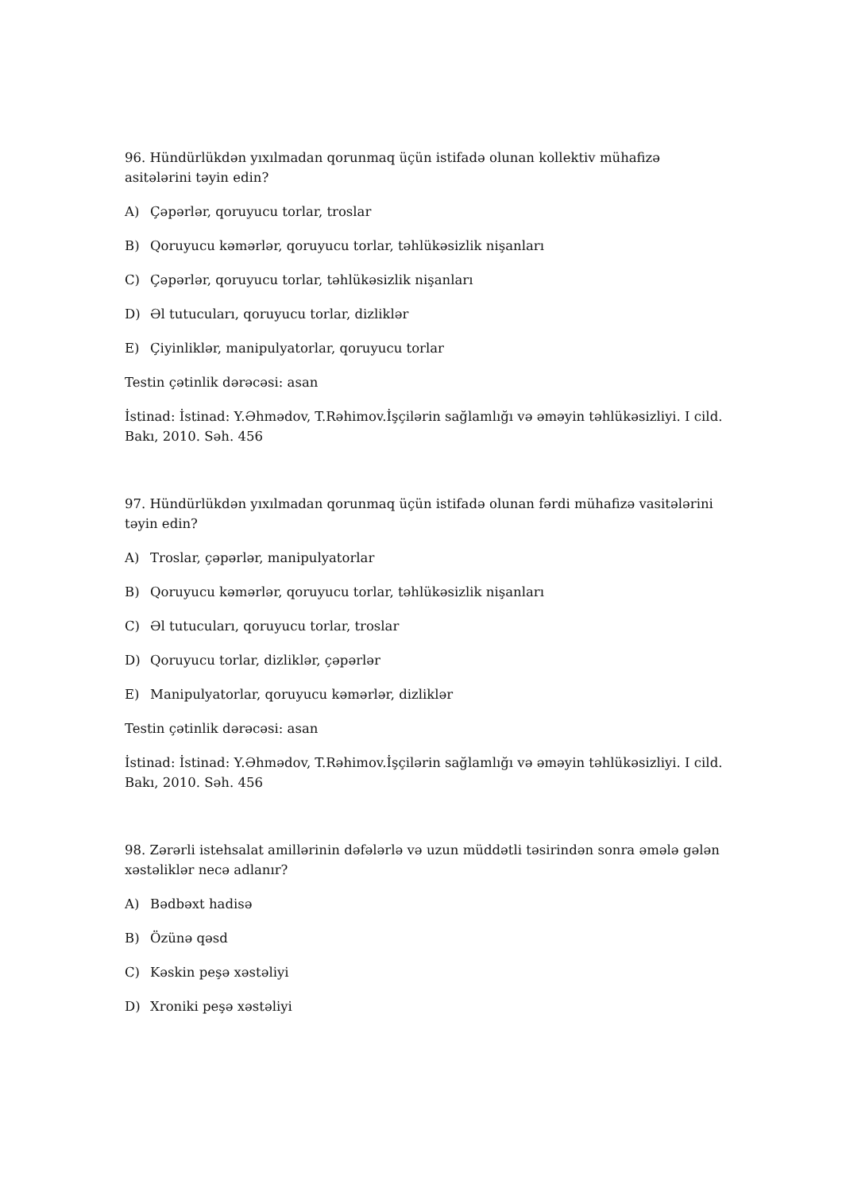96. Hündürlükdən yıxılmadan qorunmaq üçün istifadə olunan kollektiv mühafizə asitələrini təyin edin?
A) Çəpərlər, qoruyucu torlar, troslar
B) Qoruyucu kəmərlər, qoruyucu torlar, təhlükəsizlik nişanları
C) Çəpərlər, qoruyucu torlar, təhlükəsizlik nişanları
D) Əl tutucuları, qoruyucu torlar, dizliklər
E) Çiyinliklər, manipulyatorlar, qoruyucu torlar
Testin çətinlik dərəcəsi: asan
İstinad: İstinad: Y.Əhmədov, T.Rəhimov.İşçilərin sağlamlığı və əməyin təhlükəsizliyi. I cild. Bakı, 2010. Səh. 456
97. Hündürlükdən yıxılmadan qorunmaq üçün istifadə olunan fərdi mühafizə vasitələrini təyin edin?
A) Troslar, çəpərlər, manipulyatorlar
B) Qoruyucu kəmərlər, qoruyucu torlar, təhlükəsizlik nişanları
C) Əl tutucuları, qoruyucu torlar, troslar
D) Qoruyucu torlar, dizliklər, çəpərlər
E) Manipulyatorlar, qoruyucu kəmərlər, dizliklər
Testin çətinlik dərəcəsi: asan
İstinad: İstinad: Y.Əhmədov, T.Rəhimov.İşçilərin sağlamlığı və əməyin təhlükəsizliyi. I cild. Bakı, 2010. Səh. 456
98. Zərərli istehsalat amillərinin dəfələrlə və uzun müddətli təsirindən sonra əmələ gələn xəstəliklər necə adlanır?
A) Bədbəxt hadisə
B) Özünə qəsd
C) Kəskin peşə xəstəliyi
D) Xroniki peşə xəstəliyi